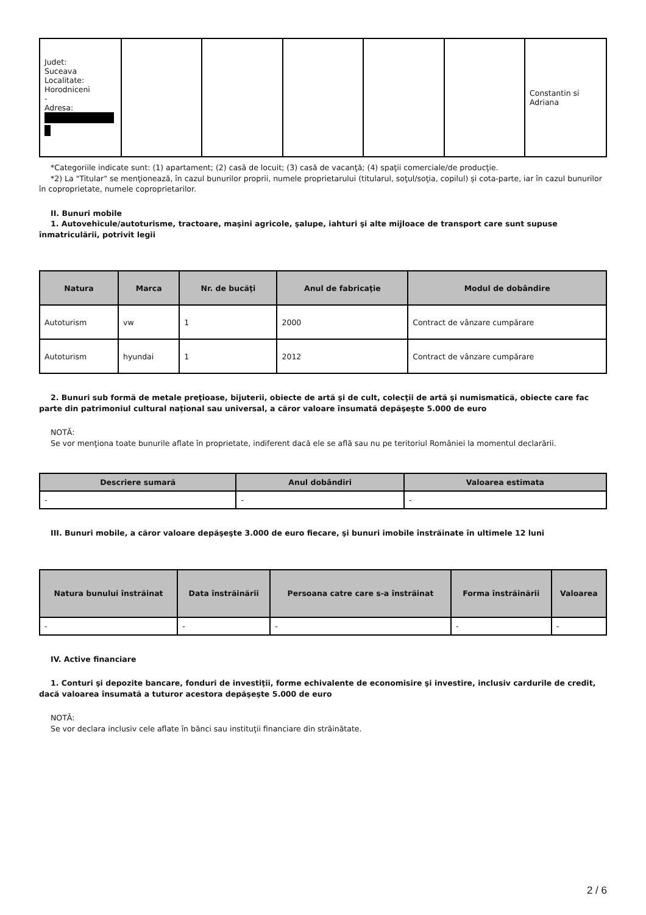| Judet: Suceava Localitate: Horodniceni - Adresa: | | | | | | Constantin si Adriana |
*Categoriile indicate sunt: (1) apartament; (2) casă de locuit; (3) casă de vacanţă; (4) spaţii comerciale/de producţie.
*2) La "Titular" se menţionează, în cazul bunurilor proprii, numele proprietarului (titularul, soţul/soţia, copilul) și cota-parte, iar în cazul bunurilor în coproprietate, numele coproprietarilor.
II. Bunuri mobile
1. Autovehicule/autoturisme, tractoare, maşini agricole, şalupe, iahturi şi alte mijloace de transport care sunt supuse înmatriculării, potrivit legii
| Natura | Marca | Nr. de bucăţi | Anul de fabricaţie | Modul de dobândire |
| --- | --- | --- | --- | --- |
| Autoturism | vw | 1 | 2000 | Contract de vânzare cumpărare |
| Autoturism | hyundai | 1 | 2012 | Contract de vânzare cumpărare |
2. Bunuri sub formă de metale preţioase, bijuterii, obiecte de artă şi de cult, colecţii de artă şi numismatică, obiecte care fac parte din patrimoniul cultural naţional sau universal, a căror valoare însumată depăşeşte 5.000 de euro
NOTĂ:
Se vor menţiona toate bunurile aflate în proprietate, indiferent dacă ele se află sau nu pe teritoriul României la momentul declarării.
| Descriere sumară | Anul dobândiri | Valoarea estimata |
| --- | --- | --- |
| - | - | - |
III. Bunuri mobile, a căror valoare depăşeşte 3.000 de euro fiecare, şi bunuri imobile înstrăinate în ultimele 12 luni
| Natura bunului înstrăinat | Data înstrăinării | Persoana catre care s-a înstrăinat | Forma înstrăinării | Valoarea |
| --- | --- | --- | --- | --- |
| - | - | - | - | - |
IV. Active financiare
1. Conturi şi depozite bancare, fonduri de investiţii, forme echivalente de economisire şi investire, inclusiv cardurile de credit, dacă valoarea însumată a tuturor acestora depăşeşte 5.000 de euro
NOTĂ:
Se vor declara inclusiv cele aflate în bănci sau instituţii financiare din străinătate.
2 / 6